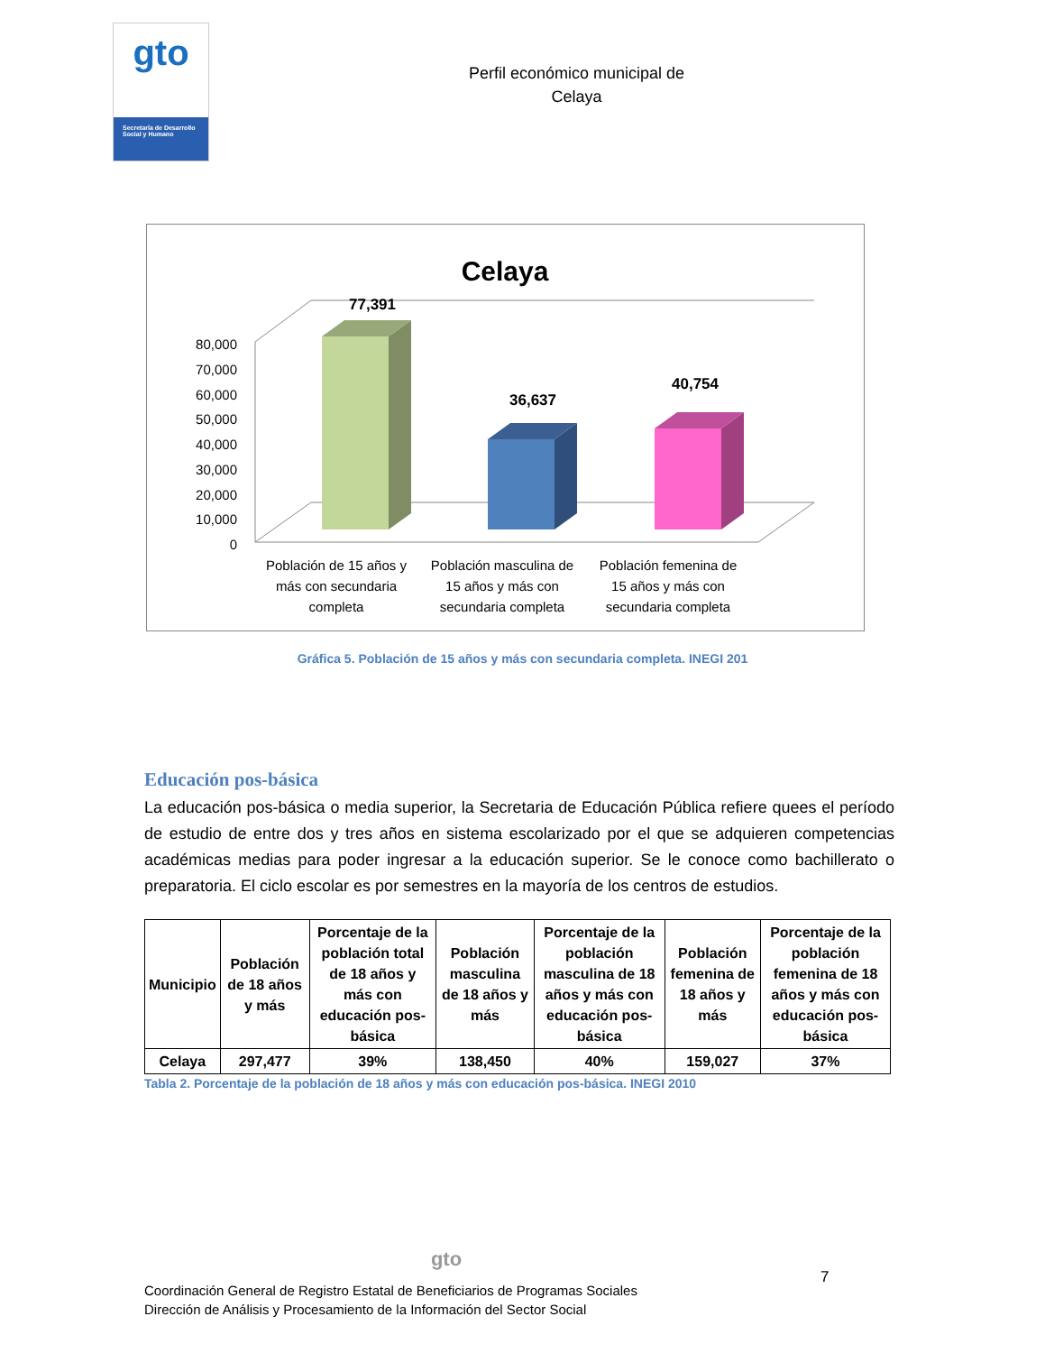gto
Secretaría de Desarrollo Social y Humano
Perfil económico municipal de
Celaya
Celaya
80,000
70,000
60,000
50,000
40,000
30,000
20,000
10,000
0
77,391
36,637
40,754
Población de 15 años y
más con secundaria
completa
Población masculina de
15 años y más con
secundaria completa
Población femenina de
15 años y más con
secundaria completa
Gráfica 5. Población de 15 años y más con secundaria completa. INEGI 201
Educación pos-básica
La educación pos-básica o media superior, la Secretaria de Educación Pública refiere quees el período de estudio de entre dos y tres años en sistema escolarizado por el que se adquieren competencias académicas medias para poder ingresar a la educación superior. Se le conoce como bachillerato o preparatoria. El ciclo escolar es por semestres en la mayoría de los centros de estudios.
| Municipio | Población de 18 años y más | Porcentaje de la población total de 18 años y más con educación pos-básica | Población masculina de 18 años y más | Porcentaje de la población masculina de 18 años y más con educación pos-básica | Población femenina de 18 años y más | Porcentaje de la población femenina de 18 años y más con educación pos-básica |
| --- | --- | --- | --- | --- | --- | --- |
| Celaya | 297,477 | 39% | 138,450 | 40% | 159,027 | 37% |
Tabla 2. Porcentaje de la población de 18 años y más con educación pos-básica. INEGI 2010
gto
7
Coordinación General de Registro Estatal de Beneficiarios de Programas Sociales
Dirección de Análisis y Procesamiento de la Información del Sector Social